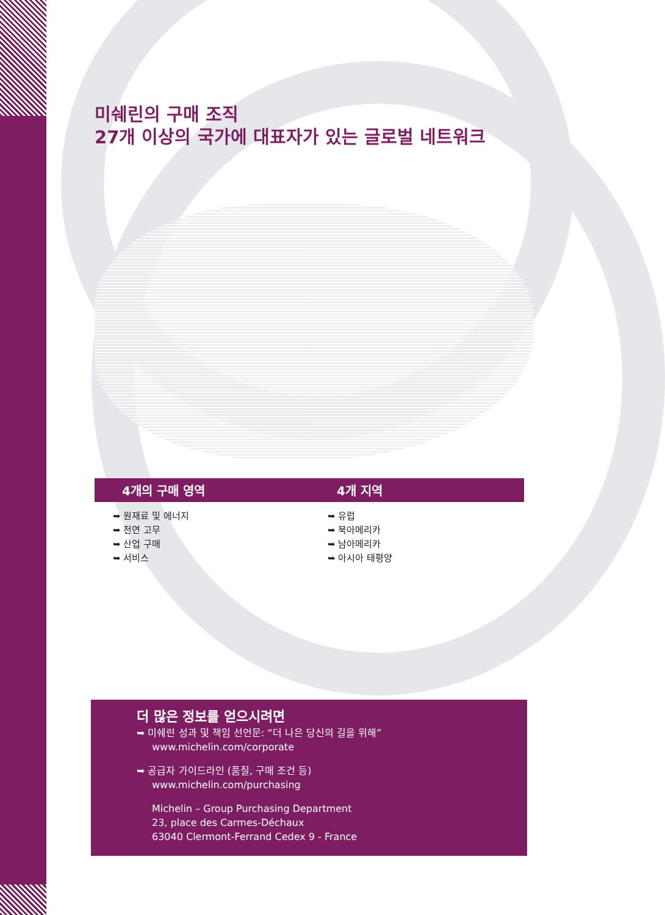미쉐린의 구매 조직
27개 이상의 국가에 대표자가 있는 글로벌 네트워크
4개의 구매 영역
➥ 원재료 및 에너지
➥ 천연 고무
➥ 산업 구매
➥ 서비스
4개 지역
➥ 유럽
➥ 북아메리카
➥ 남아메리카
➥ 아시아 태평양
더 많은 정보를 얻으시려면
➥ 미쉐린 성과 및 책임 선언문: “더 나은 당신의 길을 위해”
www.michelin.com/corporate
➥ 공급자 가이드라인 (품질, 구매 조건 등)
www.michelin.com/purchasing
Michelin – Group Purchasing Department
23, place des Carmes-Déchaux
63040 Clermont-Ferrand Cedex 9 - France